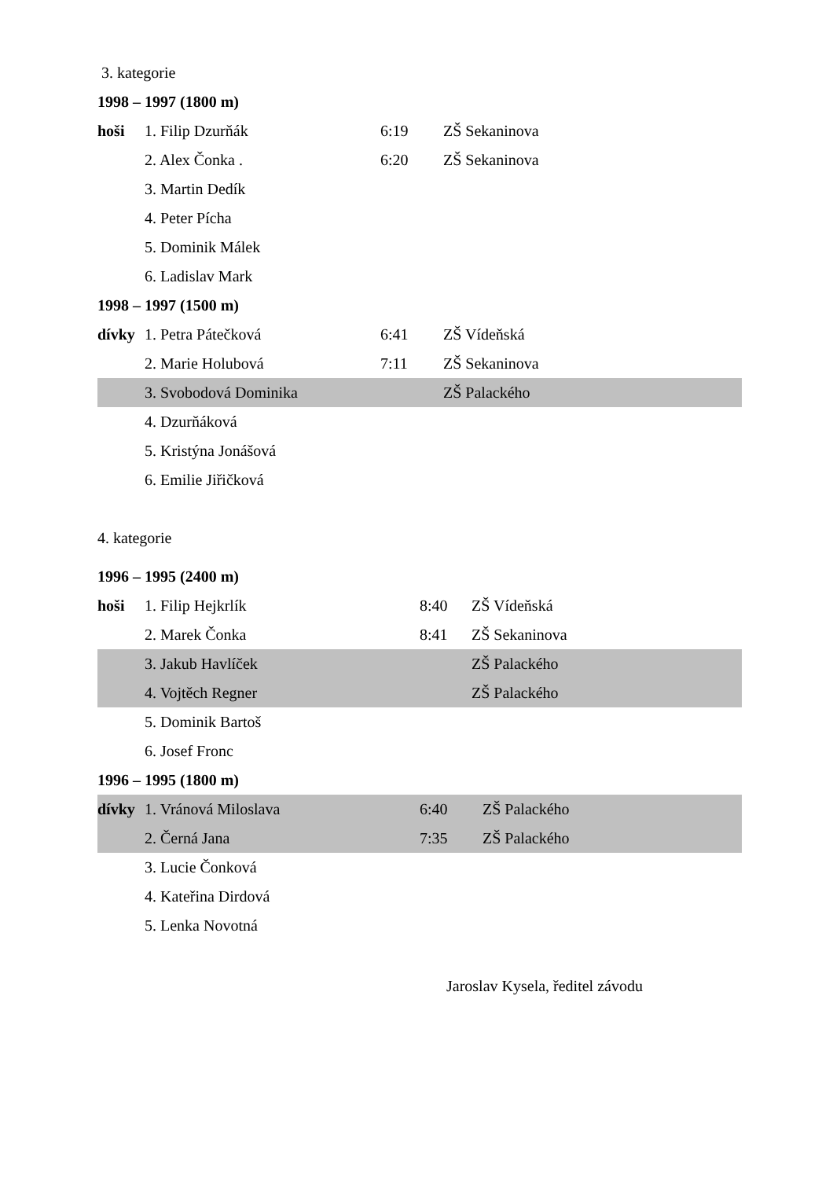3. kategorie
1998 – 1997 (1800 m)
hoši 1. Filip Dzurňák 6:19 ZŠ Sekaninova
2. Alex Čonka . 6:20 ZŠ Sekaninova
3. Martin Dedík
4. Peter Pícha
5. Dominik Málek
6. Ladislav Mark
1998 – 1997 (1500 m)
dívky 1. Petra Pátečková 6:41 ZŠ Vídeňská
2. Marie Holubová 7:11 ZŠ Sekaninova
3. Svobodová Dominika ZŠ Palackého
4. Dzurňáková
5. Kristýna Jonášová
6. Emilie Jiřičková
4. kategorie
1996 – 1995 (2400 m)
hoši 1. Filip Hejkrlík 8:40 ZŠ Vídeňská
2. Marek Čonka 8:41 ZŠ Sekaninova
3. Jakub Havlíček ZŠ Palackého
4. Vojtěch Regner ZŠ Palackého
5. Dominik Bartoš
6. Josef Fronc
1996 – 1995 (1800 m)
dívky 1. Vránová Miloslava 6:40 ZŠ Palackého
2. Černá Jana 7:35 ZŠ Palackého
3. Lucie Čonková
4. Kateřina Dirdová
5. Lenka Novotná
Jaroslav Kysela, ředitel závodu